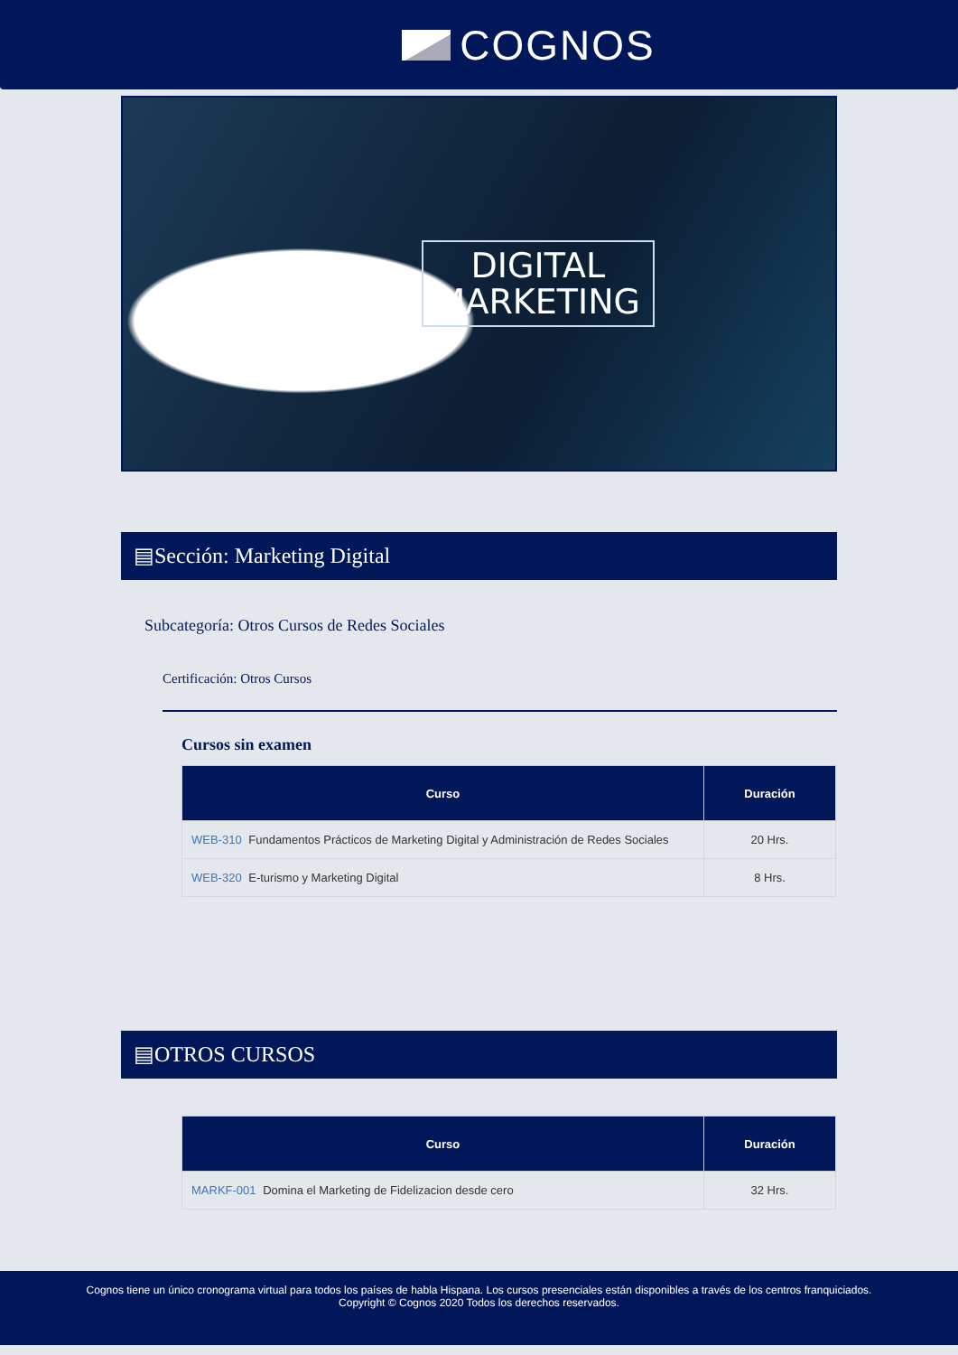COGNOS
DIGITAL
MARKETING
▤Sección: Marketing Digital
Subcategoría: Otros Cursos de Redes Sociales
Certificación: Otros Cursos
Cursos sin examen
| Curso | Duración |
| --- | --- |
| WEB-310 Fundamentos Prácticos de Marketing Digital y Administración de Redes Sociales | 20 Hrs. |
| WEB-320 E-turismo y Marketing Digital | 8 Hrs. |
▤OTROS CURSOS
| Curso | Duración |
| --- | --- |
| MARKF-001 Domina el Marketing de Fidelizacion desde cero | 32 Hrs. |
Cognos tiene un único cronograma virtual para todos los países de habla Hispana. Los cursos presenciales están disponibles a través de los centros franquiciados.
Copyright © Cognos 2020 Todos los derechos reservados.